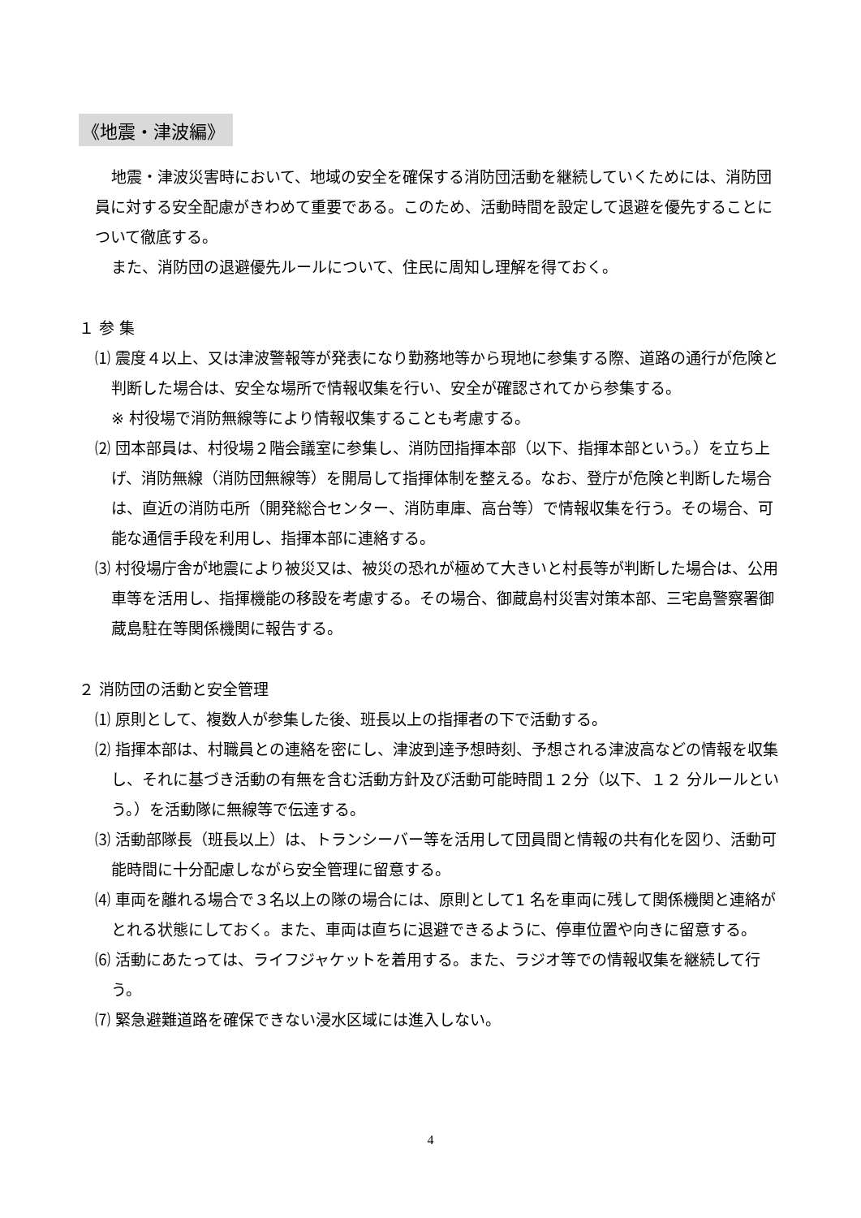《地震・津波編》
地震・津波災害時において、地域の安全を確保する消防団活動を継続していくためには、消防団員に対する安全配慮がきわめて重要である。このため、活動時間を設定して退避を優先することについて徹底する。
また、消防団の退避優先ルールについて、住民に周知し理解を得ておく。
１ 参 集
⑴ 震度４以上、又は津波警報等が発表になり勤務地等から現地に参集する際、道路の通行が危険と判断した場合は、安全な場所で情報収集を行い、安全が確認されてから参集する。
※ 村役場で消防無線等により情報収集することも考慮する。
⑵ 団本部員は、村役場２階会議室に参集し、消防団指揮本部（以下、指揮本部という。）を立ち上げ、消防無線（消防団無線等）を開局して指揮体制を整える。なお、登庁が危険と判断した場合は、直近の消防屯所（開発総合センター、消防車庫、高台等）で情報収集を行う。その場合、可能な通信手段を利用し、指揮本部に連絡する。
⑶ 村役場庁舎が地震により被災又は、被災の恐れが極めて大きいと村長等が判断した場合は、公用車等を活用し、指揮機能の移設を考慮する。その場合、御蔵島村災害対策本部、三宅島警察署御蔵島駐在等関係機関に報告する。
２ 消防団の活動と安全管理
⑴ 原則として、複数人が参集した後、班長以上の指揮者の下で活動する。
⑵ 指揮本部は、村職員との連絡を密にし、津波到達予想時刻、予想される津波高などの情報を収集し、それに基づき活動の有無を含む活動方針及び活動可能時間１２分（以下、１２ 分ルールという。）を活動隊に無線等で伝達する。
⑶ 活動部隊長（班長以上）は、トランシーバー等を活用して団員間と情報の共有化を図り、活動可能時間に十分配慮しながら安全管理に留意する。
⑷ 車両を離れる場合で３名以上の隊の場合には、原則として1 名を車両に残して関係機関と連絡がとれる状態にしておく。また、車両は直ちに退避できるように、停車位置や向きに留意する。
⑹ 活動にあたっては、ライフジャケットを着用する。また、ラジオ等での情報収集を継続して行う。
⑺ 緊急避難道路を確保できない浸水区域には進入しない。
4